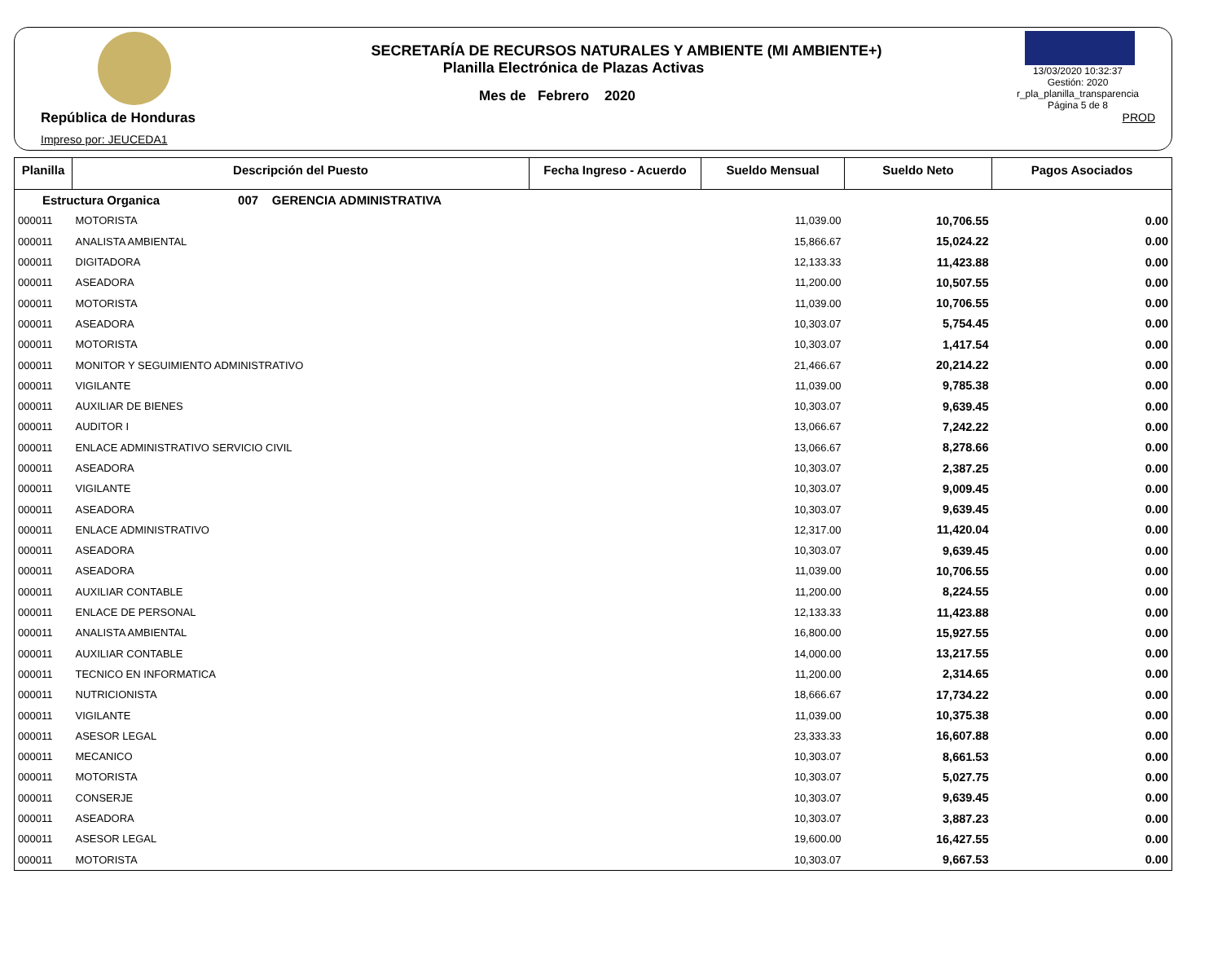República de Honduras
Impreso por: JEUCEDA1
SECRETARÍA DE RECURSOS NATURALES Y AMBIENTE (MI AMBIENTE+)
Planilla Electrónica de Plazas Activas
Mes de Febrero 2020
13/03/2020 10:32:37
Gestión: 2020
r_pla_planilla_transparencia
Página 5 de 8
PROD
| Planilla | Descripción del Puesto | Fecha Ingreso - Acuerdo | Sueldo Mensual | Sueldo Neto | Pagos Asociados |
| --- | --- | --- | --- | --- | --- |
| Estructura Organica 007 GERENCIA ADMINISTRATIVA | | | | | |
| 000011 | MOTORISTA | | 11,039.00 | 10,706.55 | 0.00 |
| 000011 | ANALISTA AMBIENTAL | | 15,866.67 | 15,024.22 | 0.00 |
| 000011 | DIGITADORA | | 12,133.33 | 11,423.88 | 0.00 |
| 000011 | ASEADORA | | 11,200.00 | 10,507.55 | 0.00 |
| 000011 | MOTORISTA | | 11,039.00 | 10,706.55 | 0.00 |
| 000011 | ASEADORA | | 10,303.07 | 5,754.45 | 0.00 |
| 000011 | MOTORISTA | | 10,303.07 | 1,417.54 | 0.00 |
| 000011 | MONITOR Y SEGUIMIENTO ADMINISTRATIVO | | 21,466.67 | 20,214.22 | 0.00 |
| 000011 | VIGILANTE | | 11,039.00 | 9,785.38 | 0.00 |
| 000011 | AUXILIAR DE BIENES | | 10,303.07 | 9,639.45 | 0.00 |
| 000011 | AUDITOR I | | 13,066.67 | 7,242.22 | 0.00 |
| 000011 | ENLACE ADMINISTRATIVO SERVICIO CIVIL | | 13,066.67 | 8,278.66 | 0.00 |
| 000011 | ASEADORA | | 10,303.07 | 2,387.25 | 0.00 |
| 000011 | VIGILANTE | | 10,303.07 | 9,009.45 | 0.00 |
| 000011 | ASEADORA | | 10,303.07 | 9,639.45 | 0.00 |
| 000011 | ENLACE ADMINISTRATIVO | | 12,317.00 | 11,420.04 | 0.00 |
| 000011 | ASEADORA | | 10,303.07 | 9,639.45 | 0.00 |
| 000011 | ASEADORA | | 11,039.00 | 10,706.55 | 0.00 |
| 000011 | AUXILIAR CONTABLE | | 11,200.00 | 8,224.55 | 0.00 |
| 000011 | ENLACE DE PERSONAL | | 12,133.33 | 11,423.88 | 0.00 |
| 000011 | ANALISTA AMBIENTAL | | 16,800.00 | 15,927.55 | 0.00 |
| 000011 | AUXILIAR CONTABLE | | 14,000.00 | 13,217.55 | 0.00 |
| 000011 | TECNICO EN INFORMATICA | | 11,200.00 | 2,314.65 | 0.00 |
| 000011 | NUTRICIONISTA | | 18,666.67 | 17,734.22 | 0.00 |
| 000011 | VIGILANTE | | 11,039.00 | 10,375.38 | 0.00 |
| 000011 | ASESOR LEGAL | | 23,333.33 | 16,607.88 | 0.00 |
| 000011 | MECANICO | | 10,303.07 | 8,661.53 | 0.00 |
| 000011 | MOTORISTA | | 10,303.07 | 5,027.75 | 0.00 |
| 000011 | CONSERJE | | 10,303.07 | 9,639.45 | 0.00 |
| 000011 | ASEADORA | | 10,303.07 | 3,887.23 | 0.00 |
| 000011 | ASESOR LEGAL | | 19,600.00 | 16,427.55 | 0.00 |
| 000011 | MOTORISTA | | 10,303.07 | 9,667.53 | 0.00 |